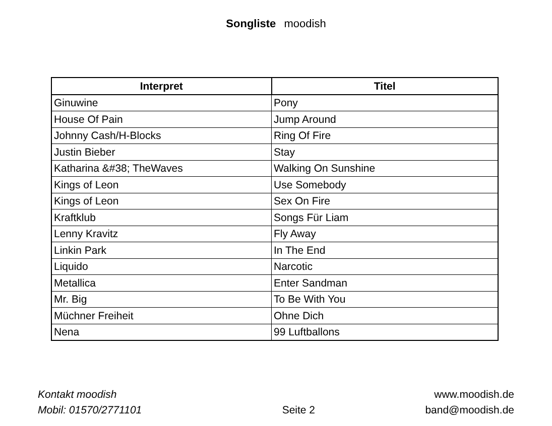Songliste moodish
| Interpret | Titel |
| --- | --- |
| Ginuwine | Pony |
| House Of Pain | Jump Around |
| Johnny Cash/H-Blocks | Ring Of Fire |
| Justin Bieber | Stay |
| Katharina &#38; TheWaves | Walking On Sunshine |
| Kings of Leon | Use Somebody |
| Kings of Leon | Sex On Fire |
| Kraftklub | Songs Für Liam |
| Lenny Kravitz | Fly Away |
| Linkin Park | In The End |
| Liquido | Narcotic |
| Metallica | Enter Sandman |
| Mr. Big | To Be With You |
| Müchner Freiheit | Ohne Dich |
| Nena | 99 Luftballons |
Kontakt moodish
Mobil: 01570/2771101
Seite 2
www.moodish.de
band@moodish.de